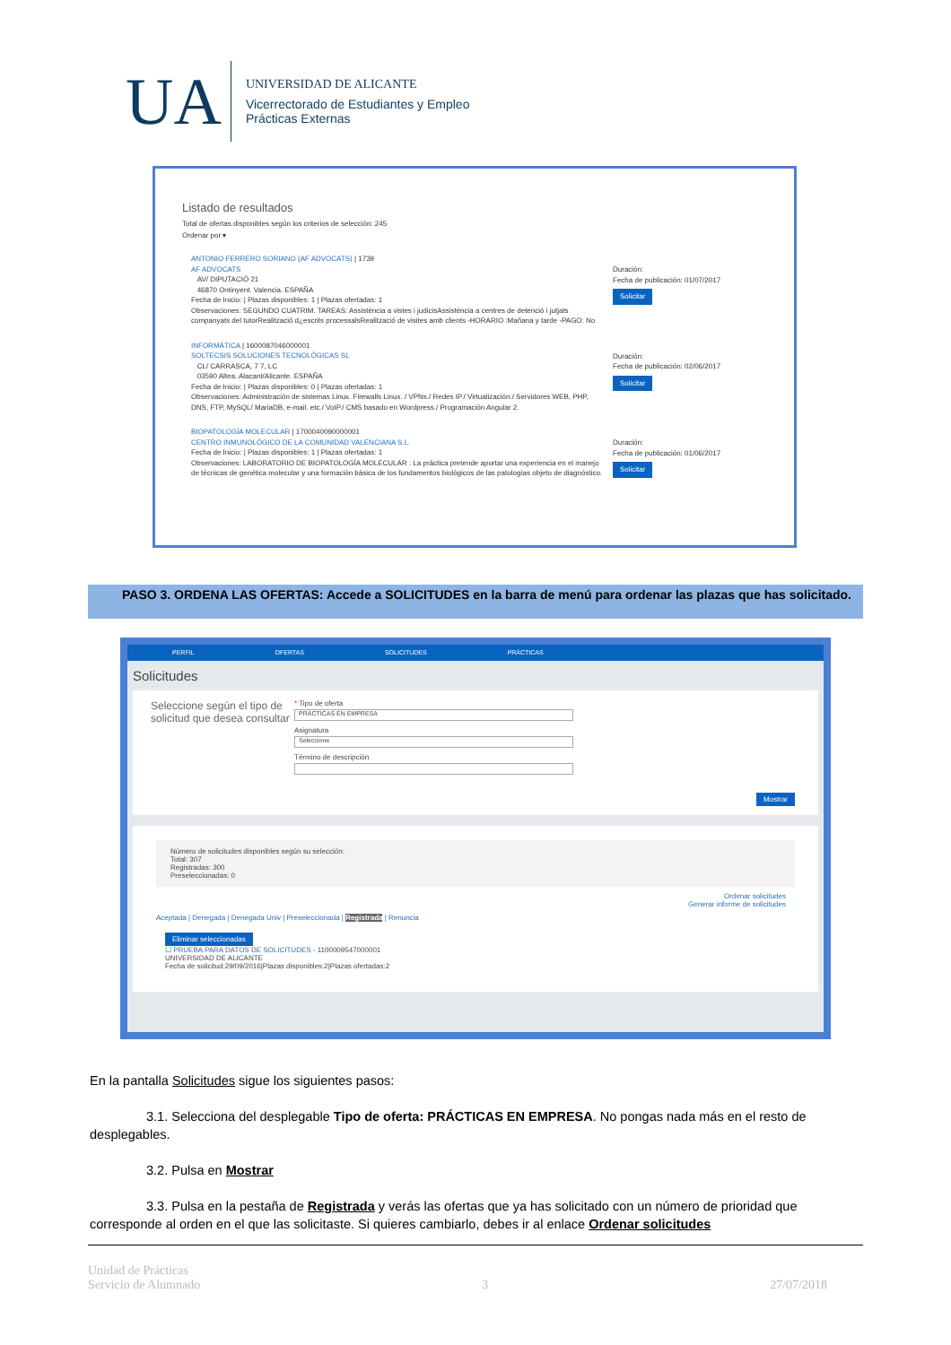UA
UNIVERSIDAD DE ALICANTE
Vicerrectorado de Estudiantes y Empleo
Prácticas Externas
Listado de resultados
Total de ofertas disponibles según los criterios de selección: 245
Ordenar por ▾
ANTONIO FERRERO SORIANO (AF ADVOCATS) | 1739
AF ADVOCATS
AV/ DIPUTACIÓ 21
46870 Ontinyent. Valencia. ESPAÑA
Fecha de Inicio: | Plazas disponibles: 1 | Plazas ofertadas: 1
Observaciones: SEGUNDO CUATRIM. TAREAS: Assistència a vistes i judicisAssistència a centres de detenció i jutjats companyats del tutorRealització d¿escrits processalsRealització de visites amb clients -HORARIO :Mañana y tarde -PAGO: No
Duración:
Fecha de publicación: 01/07/2017
Solicitar
INFORMÁTICA | 1600087046000001
SOLTECSIS SOLUCIONES TECNOLÓGICAS SL
CL/ CARRASCA, 7 7, LC
03590 Altea. Alacant/Alicante. ESPAÑA
Fecha de Inicio: | Plazas disponibles: 0 | Plazas ofertadas: 1
Observaciones: Administración de sistemas Linux. Firewalls Linux. / VPNs./ Redes IP./ Virtualización./ Servidores WEB, PHP, DNS, FTP, MySQL/ MariaDB, e-mail. etc./ VoIP./ CMS basado en Wordpress./ Programación Angular 2.
Duración:
Fecha de publicación: 02/06/2017
Solicitar
BIOPATOLOGÍA MOLECULAR | 1700040090000001
CENTRO INMUNOLÓGICO DE LA COMUNIDAD VALENCIANA S.L.
Fecha de Inicio: | Plazas disponibles: 1 | Plazas ofertadas: 1
Observaciones: LABORATORIO DE BIOPATOLOGÍA MOLECULAR : La práctica pretende aportar una experiencia en el manejo de técnicas de genética molecular y una formación básica de los fundamentos biológicos de las patologías objeto de diagnóstico.
Duración:
Fecha de publicación: 01/06/2017
Solicitar
PASO 3. ORDENA LAS OFERTAS: Accede a SOLICITUDES en la barra de menú para ordenar las plazas que has solicitado.
PERFIL OFERTAS SOLICITUDES PRÁCTICAS
Solicitudes
Seleccione según el tipo de solicitud que desea consultar
* Tipo de oferta
PRÁCTICAS EN EMPRESA
Asignatura
Seleccione
Término de descripción
Mostrar
Número de solicitudes disponibles según su selección:
Total: 307
Registradas: 300
Preseleccionadas: 0
Ordenar solicitudes
Generar informe de solicitudes
Aceptada | Denegada | Denegada Univ | Preseleccionada | Registrada | Renuncia
Eliminar seleccionadas
☐ PRUEBA PARA DATOS DE SOLICITUDES - 1100009547000001
UNIVERSIDAD DE ALICANTE
Fecha de solicitud:29/09/2016|Plazas disponibles:2|Plazas ofertadas:2
En la pantalla Solicitudes sigue los siguientes pasos:
3.1. Selecciona del desplegable Tipo de oferta: PRÁCTICAS EN EMPRESA. No pongas nada más en el resto de desplegables.
3.2. Pulsa en Mostrar
3.3. Pulsa en la pestaña de Registrada y verás las ofertas que ya has solicitado con un número de prioridad que corresponde al orden en el que las solicitaste. Si quieres cambiarlo, debes ir al enlace Ordenar solicitudes
Unidad de Prácticas
Servicio de Alumnado
3 27/07/2018